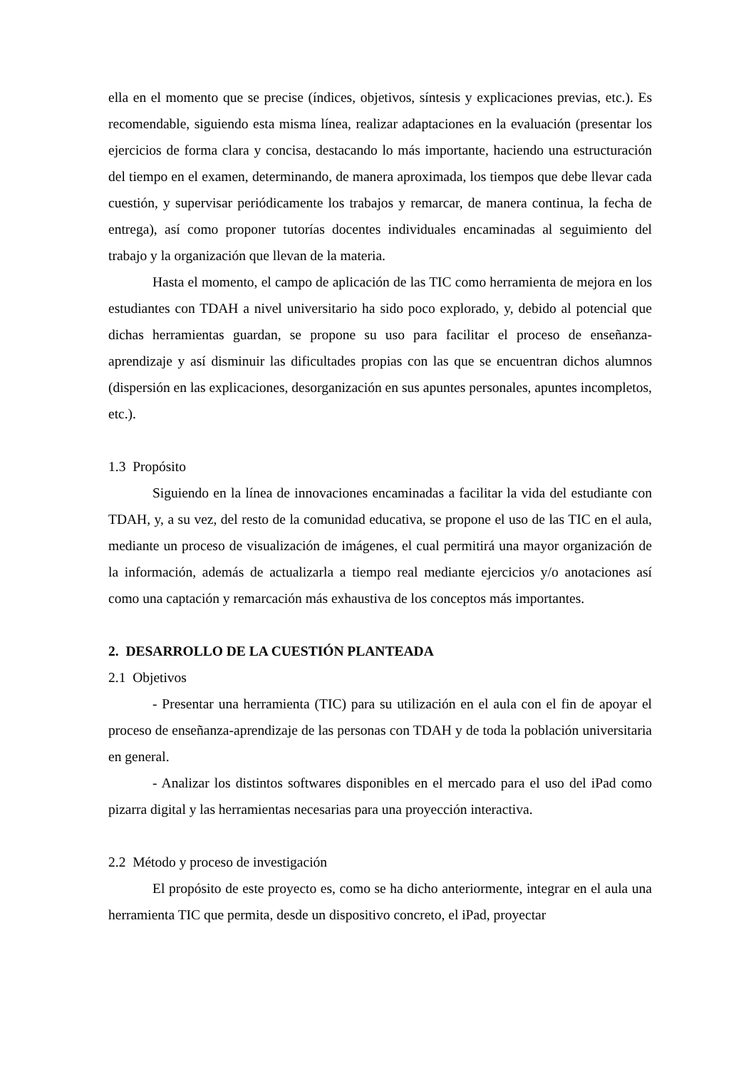ella en el momento que se precise (índices, objetivos, síntesis y explicaciones previas, etc.). Es recomendable, siguiendo esta misma línea, realizar adaptaciones en la evaluación (presentar los ejercicios de forma clara y concisa, destacando lo más importante, haciendo una estructuración del tiempo en el examen, determinando, de manera aproximada, los tiempos que debe llevar cada cuestión, y supervisar periódicamente los trabajos y remarcar, de manera continua, la fecha de entrega), así como proponer tutorías docentes individuales encaminadas al seguimiento del trabajo y la organización que llevan de la materia.
Hasta el momento, el campo de aplicación de las TIC como herramienta de mejora en los estudiantes con TDAH a nivel universitario ha sido poco explorado, y, debido al potencial que dichas herramientas guardan, se propone su uso para facilitar el proceso de enseñanza-aprendizaje y así disminuir las dificultades propias con las que se encuentran dichos alumnos (dispersión en las explicaciones, desorganización en sus apuntes personales, apuntes incompletos, etc.).
1.3 Propósito
Siguiendo en la línea de innovaciones encaminadas a facilitar la vida del estudiante con TDAH, y, a su vez, del resto de la comunidad educativa, se propone el uso de las TIC en el aula, mediante un proceso de visualización de imágenes, el cual permitirá una mayor organización de la información, además de actualizarla a tiempo real mediante ejercicios y/o anotaciones así como una captación y remarcación más exhaustiva de los conceptos más importantes.
2. DESARROLLO DE LA CUESTIÓN PLANTEADA
2.1 Objetivos
- Presentar una herramienta (TIC) para su utilización en el aula con el fin de apoyar el proceso de enseñanza-aprendizaje de las personas con TDAH y de toda la población universitaria en general.
- Analizar los distintos softwares disponibles en el mercado para el uso del iPad como pizarra digital y las herramientas necesarias para una proyección interactiva.
2.2 Método y proceso de investigación
El propósito de este proyecto es, como se ha dicho anteriormente, integrar en el aula una herramienta TIC que permita, desde un dispositivo concreto, el iPad, proyectar